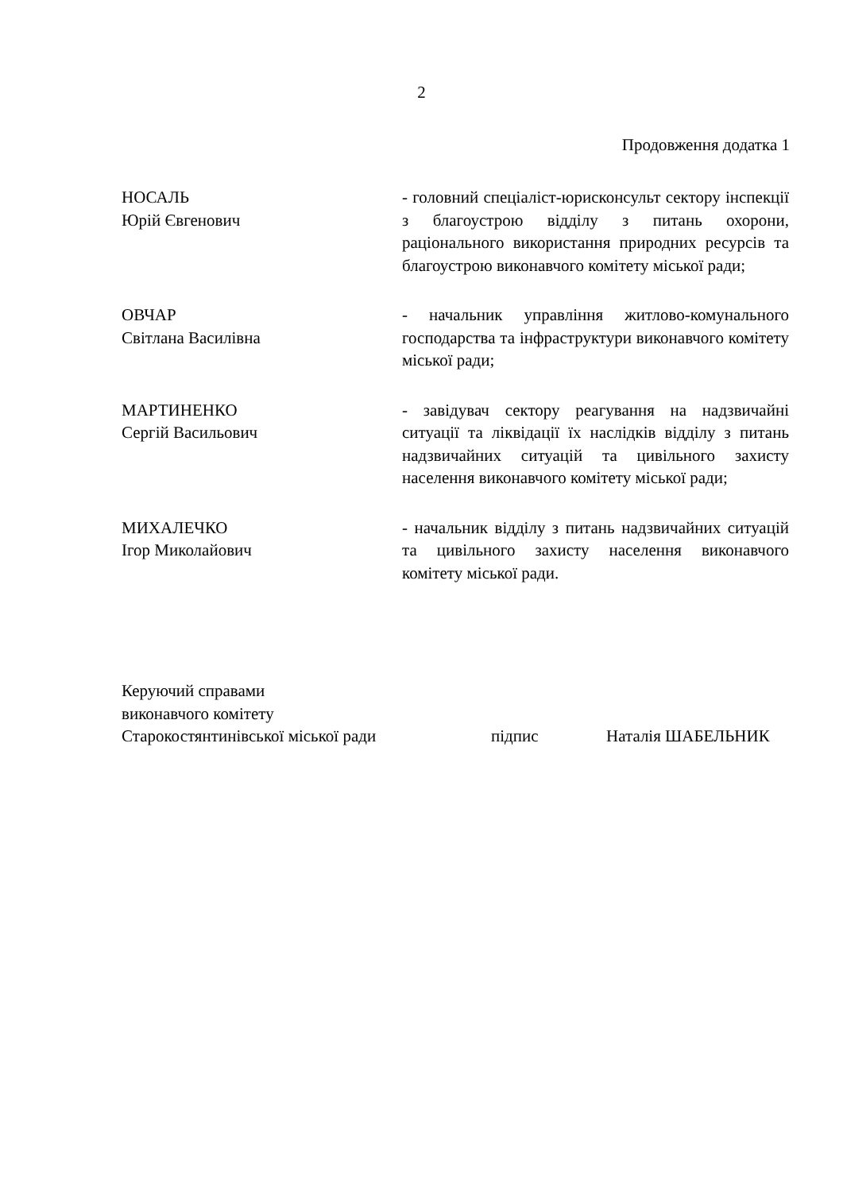2
Продовження додатка 1
НОСАЛЬ
Юрій Євгенович
- головний спеціаліст-юрисконсульт сектору інспекції з благоустрою відділу з питань охорони, раціонального використання природних ресурсів та благоустрою виконавчого комітету міської ради;
ОВЧАР
Світлана Василівна
- начальник управління житлово-комунального господарства та інфраструктури виконавчого комітету міської ради;
МАРТИНЕНКО
Сергій Васильович
- завідувач сектору реагування на надзвичайні ситуації та ліквідації їх наслідків відділу з питань надзвичайних ситуацій та цивільного захисту населення виконавчого комітету міської ради;
МИХАЛЕЧКО
Ігор Миколайович
- начальник відділу з питань надзвичайних ситуацій та цивільного захисту населення виконавчого комітету міської ради.
Керуючий справами
виконавчого комітету
Старокостянтинівської міської ради
підпис
Наталія ШАБЕЛЬНИК